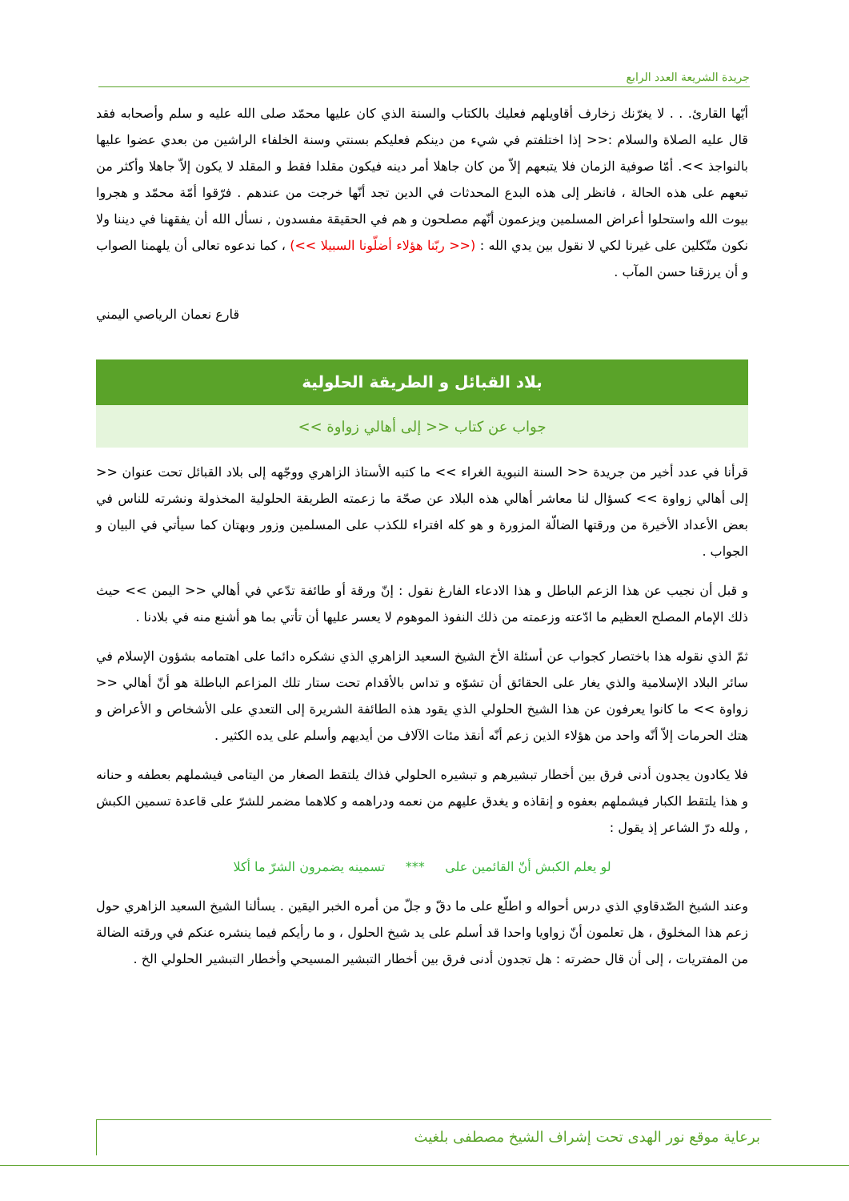جريدة الشريعة العدد الرابع
أيّها القارئ. . . لا يغرّنك زخارف أقاويلهم فعليك بالكتاب والسنة الذي كان عليها محمّد صلى الله عليه و سلم وأصحابه فقد قال عليه الصلاة والسلام :<< إذا اختلفتم في شيء من دينكم فعليكم بسنتي وسنة الخلفاء الراشين من بعدي عضوا عليها بالنواجذ >>. أمّا صوفية الزمان فلا يتبعهم إلاّ من كان جاهلا أمر دينه فيكون مقلدا فقط و المقلد لا يكون إلاّ جاهلا وأكثر من تبعهم على هذه الحالة ، فانظر إلى هذه البدع المحدثات في الدين تجد أنّها خرجت من عندهم . فرّقوا أمّة محمّد و هجروا بيوت الله واستحلوا أعراض المسلمين ويزعمون أنّهم مصلحون و هم في الحقيقة مفسدون , نسأل الله أن يفقهنا في ديننا ولا نكون متّكلين على غيرنا لكي لا نقول بين يدي الله : (<< ربّنا هؤلاء أضلّونا السبيلا >>) ، كما ندعوه تعالى أن يلهمنا الصواب و أن يرزقنا حسن المآب .
قارع نعمان الرياصي اليمني
بلاد القبائل و الطريقة الحلولية
جواب عن كتاب << إلى أهالي زواوة >>
قرأنا في عدد أخير من جريدة << السنة النبوية الغراء >> ما كتبه الأستاذ الزاهري ووجّهه إلى بلاد القبائل تحت عنوان << إلى أهالي زواوة >> كسؤال لنا معاشر أهالي هذه البلاد عن صحّة ما زعمته الطريقة الحلولية المخذولة ونشرته للناس في بعض الأعداد الأخيرة من ورقتها الضالّة المزورة و هو كله افتراء للكذب على المسلمين وزور وبهتان كما سيأتي في البيان و الجواب .
و قبل أن نجيب عن هذا الزعم الباطل و هذا الادعاء الفارغ نقول : إنّ ورقة أو طائفة تدّعي في أهالي << اليمن >> حيث ذلك الإمام المصلح العظيم ما ادّعته وزعمته من ذلك النفوذ الموهوم لا يعسر عليها أن تأتي بما هو أشنع منه في بلادنا .
ثمّ الذي نقوله هذا باختصار كجواب عن أسئلة الأخ الشيخ السعيد الزاهري الذي نشكره دائما على اهتمامه بشؤون الإسلام في سائر البلاد الإسلامية والذي يغار على الحقائق أن تشوّه و تداس بالأقدام تحت ستار تلك المزاعم الباطلة هو أنّ أهالي << زواوة >> ما كانوا يعرفون عن هذا الشيخ الحلولي الذي يقود هذه الطائفة الشريرة إلى التعدي على الأشخاص و الأعراض و هتك الحرمات إلاّ أنّه واحد من هؤلاء الذين زعم أنّه أنقذ مئات الآلاف من أيديهم وأسلم على يده الكثير .
فلا يكادون يجدون أدنى فرق بين أخطار تبشيرهم و تبشيره الحلولي فذاك يلتقط الصغار من اليتامى فيشملهم بعطفه و حنانه و هذا يلتقط الكبار فيشملهم بعفوه و إنقاذه و يغدق عليهم من نعمه ودراهمه و كلاهما مضمر للشرّ على قاعدة تسمين الكبش , ولله درّ الشاعر إذ يقول :
لو يعلم الكبش أنّ القائمين على *** تسمينه يضمرون الشرّ ما أكلا
وعند الشيخ الصّدقاوي الذي درس أحواله و اطلّع على ما دقّ و جلّ من أمره الخبر اليقين . يسألنا الشيخ السعيد الزاهري حول زعم هذا المخلوق ، هل تعلمون أنّ زواويا واحدا قد أسلم على يد شيخ الحلول ، و ما رأيكم فيما ينشره عنكم في ورقته الضالة من المفتريات ، إلى أن قال حضرته : هل تجدون أدنى فرق بين أخطار التبشير المسيحي وأخطار التبشير الحلولي الخ .
برعاية موقع نور الهدى تحت إشراف الشيخ مصطفى بلغيث